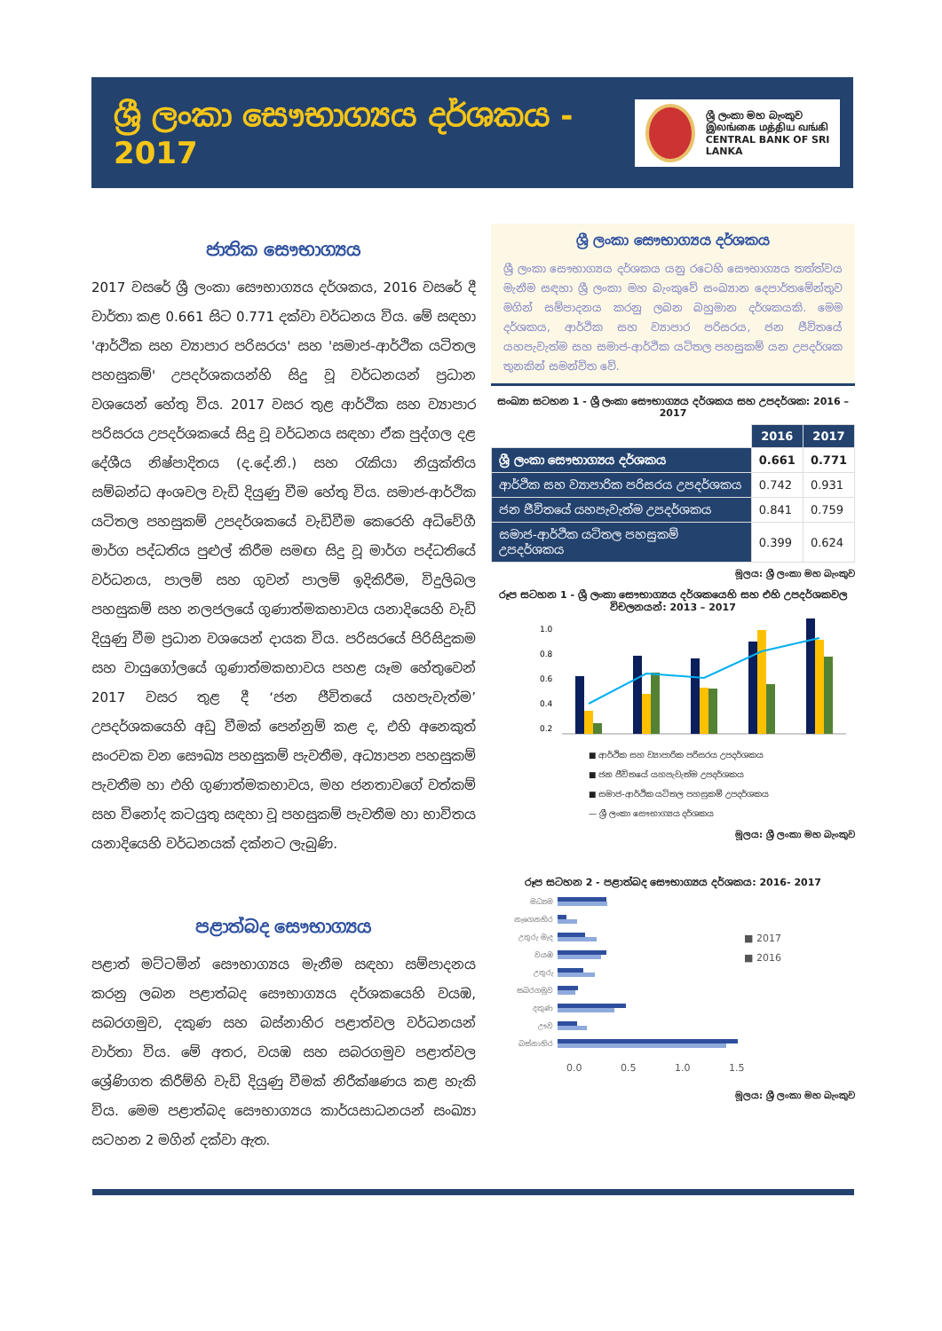ශ්‍රී ලංකා සෞභාග්‍යය දර්ශකය - 2017
ශ්‍රී ලංකා මහ බැංකුව
இலங்கை மத்திய வங்கி
CENTRAL BANK OF SRI LANKA
ජාතික සෞභාග්‍යය
2017 වසරේ ශ්‍රී ලංකා සෞභාග්‍යය දර්ශකය, 2016 වසරේ දී වාර්තා කළ 0.661 සිට 0.771 දක්වා වර්ධනය විය. මේ සඳහා 'ආර්ථික සහ ව්‍යාපාර පරිසරය' සහ 'සමාජ-ආර්ථික යටිතල පහසුකම්' උපදර්ශකයන්හි සිදු වූ වර්ධනයන් ප්‍රධාන වශයෙන් හේතු විය. 2017 වසර තුළ ආර්ථික සහ ව්‍යාපාර පරිසරය උපදර්ශකයේ සිදු වූ වර්ධනය සඳහා ඒක පුද්ගල දළ දේශීය නිෂ්පාදිතය (ද.දේ.නි.) සහ රැකියා නියුක්තිය සම්බන්ධ අංශවල වැඩි දියුණු වීම හේතු විය. සමාජ-ආර්ථික යටිතල පහසුකම් උපදර්ශකයේ වැඩිවීම කෙරෙහි අධිවේගී මාර්ග පද්ධතිය පුළුල් කිරීම සමඟ සිදු වූ මාර්ග පද්ධතියේ වර්ධනය, පාලම් සහ ගුවන් පාලම් ඉදිකිරීම, විදුලිබල පහසුකම් සහ නලජලයේ ගුණාත්මකභාවය යනාදියෙහි වැඩි දියුණු වීම ප්‍රධාන වශයෙන් දායක විය. පරිසරයේ පිරිසිදුකම සහ වායුගෝලයේ ගුණාත්මකභාවය පහළ යෑම හේතුවෙන් 2017 වසර තුළ දී ‘ජන ජීවිතයේ යහපැවැත්ම’ උපදර්ශකයෙහි අඩු වීමක් පෙන්නුම් කළ ද, එහි අනෙකුත් සංරචක වන සෞඛ්‍ය පහසුකම් පැවතීම, අධ්‍යාපන පහසුකම් පැවතීම හා එහි ගුණාත්මකභාවය, මහ ජනතාවගේ වත්කම් සහ විනෝද කටයුතු සඳහා වූ පහසුකම් පැවතීම හා භාවිතය යනාදියෙහි වර්ධනයක් දක්නට ලැබුණි.
පළාත්බද සෞභාග්‍යය
පළාත් මට්ටමින් සෞභාග්‍යය මැනීම සඳහා සම්පාදනය කරනු ලබන පළාත්බද සෞභාග්‍යය දර්ශකයෙහි වයඹ, සබරගමුව, දකුණ සහ බස්නාහිර පළාත්වල වර්ධනයන් වාර්තා විය. මේ අතර, වයඹ සහ සබරගමුව පළාත්වල ශ්‍රේණිගත කිරීම්හි වැඩි දියුණු වීමක් නිරීක්ෂණය කළ හැකි විය. මෙම පළාත්බද සෞභාග්‍යය කාර්යසාධනයන් සංඛ්‍යා සටහන 2 මගින් දක්වා ඇත.
ශ්‍රී ලංකා සෞභාග්‍යය දර්ශකය
ශ්‍රී ලංකා සෞභාග්‍යය දර්ශකය යනු රටෙහි සෞභාග්‍යය තත්ත්වය මැනීම සඳහා ශ්‍රී ලංකා මහ බැංකුවේ සංඛ්‍යාන දෙපාර්තමේන්තුව මගින් සම්පාදනය කරනු ලබන බහුමාන දර්ශකයකි. මෙම දර්ශකය, ආර්ථික සහ ව්‍යාපාර පරිසරය, ජන ජීවිතයේ යහපැවැත්ම සහ සමාජ-ආර්ථික යටිතල පහසුකම් යන උපදර්ශක තුනකින් සමන්විත වේ.
සංඛ්‍යා සටහන 1 - ශ්‍රී ලංකා සෞභාග්‍යය දර්ශකය සහ උපදර්ශක: 2016 – 2017
| | 2016 | 2017 |
| ශ්‍රී ලංකා සෞභාග්‍යය දර්ශකය | 0.661 | 0.771 |
| ආර්ථික සහ ව්‍යාපාරික පරිසරය උපදර්ශකය | 0.742 | 0.931 |
| ජන ජීවිතයේ යහපැවැත්ම උපදර්ශකය | 0.841 | 0.759 |
| සමාජ-ආර්ථික යටිතල පහසුකම් උපදර්ශකය | 0.399 | 0.624 |
මූලය: ශ්‍රී ලංකා මහ බැංකුව
රූප සටහන 1 - ශ්‍රී ලංකා සෞභාග්‍යය දර්ශකයෙහි සහ එහි උපදර්ශකවල විචලනයන්: 2013 – 2017
1.0
0.8
0.6
0.4
0.2
■ ආර්ථික සහ ව්‍යාපාරික පරිසරය උපදර්ශකය
■ ජන ජීවිතයේ යහපැවැත්ම උපදර්ශකය
■ සමාජ-ආර්ථික යටිතල පහසුකම් උපදර්ශකය
— ශ්‍රී ලංකා සෞභාග්‍යය දර්ශකය
මූලය: ශ්‍රී ලංකා මහ බැංකුව
රූප සටහන 2 - පළාත්බද සෞභාග්‍යය දර්ශකය: 2016- 2017
මධ්‍යම
නැගෙනහිර
උතුරු මැද
වයඹ
උතුරු
සබරගමුව
දකුණ
ඌව
බස්නාහිර
■ 2017
■ 2016
0.0 0.5 1.0 1.5
මූලය: ශ්‍රී ලංකා මහ බැංකුව